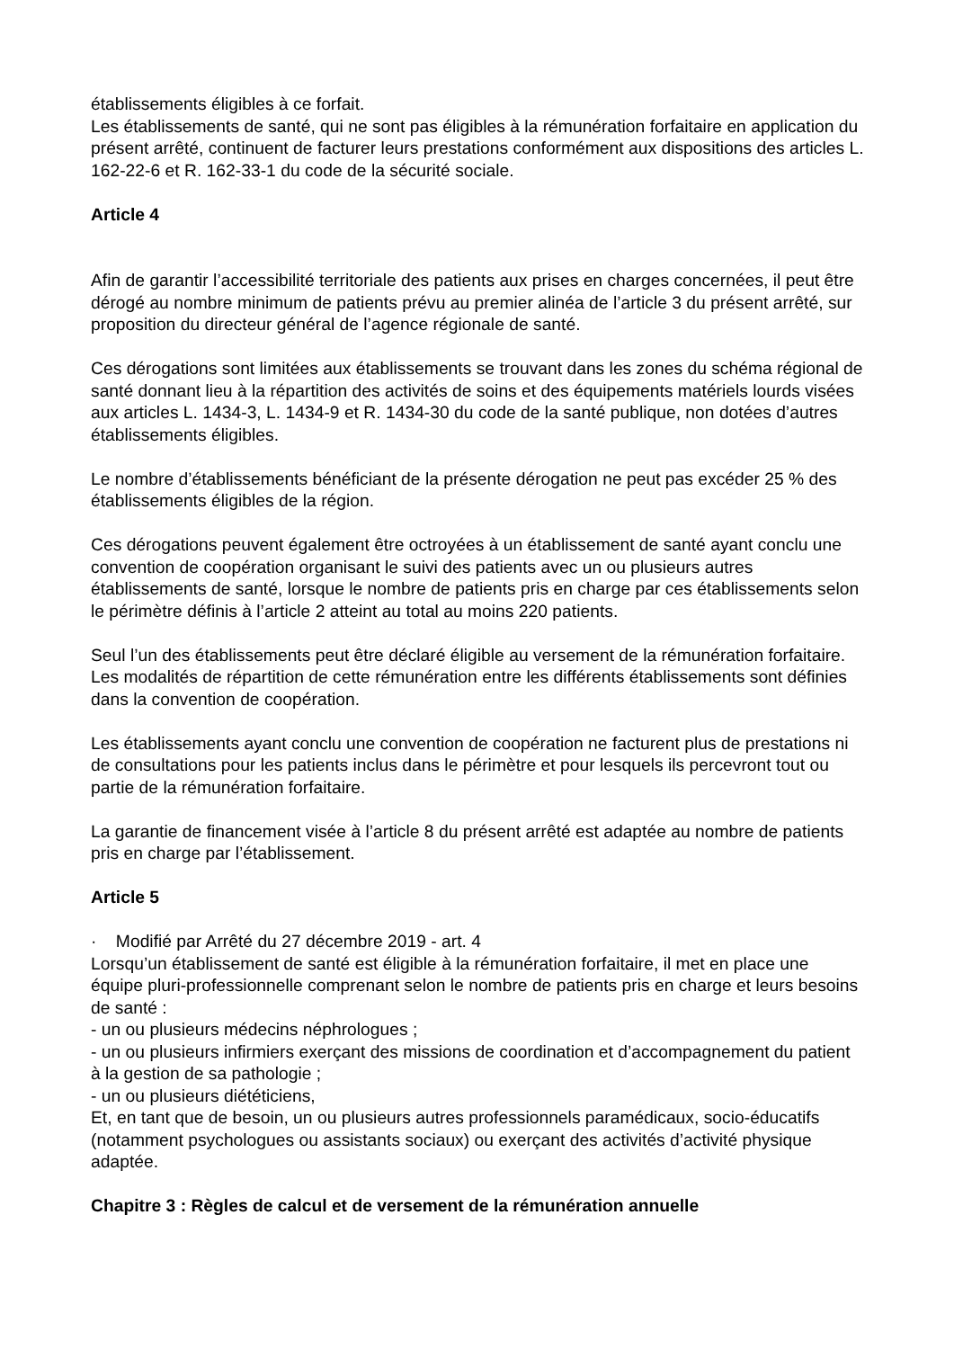établissements éligibles à ce forfait.
Les établissements de santé, qui ne sont pas éligibles à la rémunération forfaitaire en application du présent arrêté, continuent de facturer leurs prestations conformément aux dispositions des articles L. 162-22-6 et R. 162-33-1 du code de la sécurité sociale.
Article 4
Afin de garantir l’accessibilité territoriale des patients aux prises en charges concernées, il peut être dérogé au nombre minimum de patients prévu au premier alinéa de l’article 3 du présent arrêté, sur proposition du directeur général de l’agence régionale de santé.
Ces dérogations sont limitées aux établissements se trouvant dans les zones du schéma régional de santé donnant lieu à la répartition des activités de soins et des équipements matériels lourds visées aux articles L. 1434-3, L. 1434-9 et R. 1434-30 du code de la santé publique, non dotées d’autres établissements éligibles.
Le nombre d’établissements bénéficiant de la présente dérogation ne peut pas excéder 25 % des établissements éligibles de la région.
Ces dérogations peuvent également être octroyées à un établissement de santé ayant conclu une convention de coopération organisant le suivi des patients avec un ou plusieurs autres établissements de santé, lorsque le nombre de patients pris en charge par ces établissements selon le périmètre définis à l’article 2 atteint au total au moins 220 patients.
Seul l’un des établissements peut être déclaré éligible au versement de la rémunération forfaitaire. Les modalités de répartition de cette rémunération entre les différents établissements sont définies dans la convention de coopération.
Les établissements ayant conclu une convention de coopération ne facturent plus de prestations ni de consultations pour les patients inclus dans le périmètre et pour lesquels ils percevront tout ou partie de la rémunération forfaitaire.
La garantie de financement visée à l’article 8 du présent arrêté est adaptée au nombre de patients pris en charge par l’établissement.
Article 5
· Modifié par Arrêté du 27 décembre 2019 - art. 4
Lorsqu’un établissement de santé est éligible à la rémunération forfaitaire, il met en place une équipe pluri-professionnelle comprenant selon le nombre de patients pris en charge et leurs besoins de santé :
- un ou plusieurs médecins néphrologues ;
- un ou plusieurs infirmiers exerçant des missions de coordination et d’accompagnement du patient à la gestion de sa pathologie ;
- un ou plusieurs diététiciens,
Et, en tant que de besoin, un ou plusieurs autres professionnels paramédicaux, socio-éducatifs (notamment psychologues ou assistants sociaux) ou exerçant des activités d’activité physique adaptée.
Chapitre 3 : Règles de calcul et de versement de la rémunération annuelle